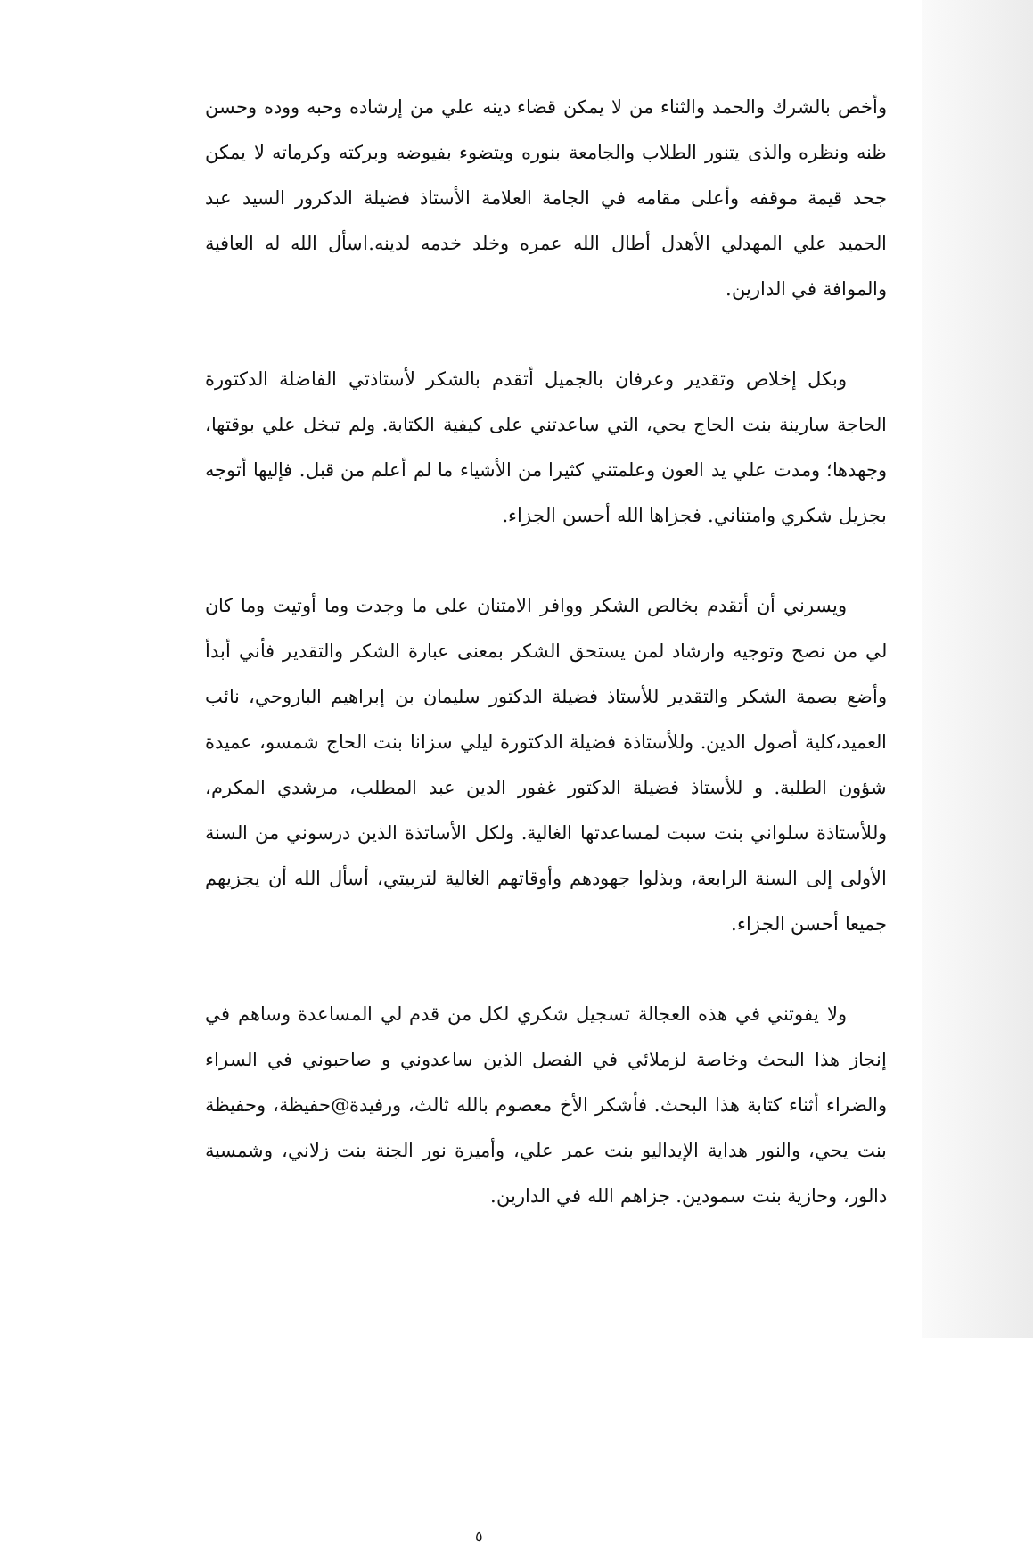وأخص بالشرك والحمد والثناء من لا يمكن قضاء دينه علي من إرشاده وحبه ووده وحسن ظنه ونظره والذى يتنور الطلاب والجامعة بنوره ويتضوء بفيوضه وبركته وكرماته لا يمكن جحد قيمة موقفه وأعلى مقامه في الجامة العلامة الأستاذ فضيلة الدكرور السيد عبد الحميد علي المهدلي الأهدل أطال الله عمره وخلد خدمه لدينه.اسأل الله له العافية والموافة في الدارين.
وبكل إخلاص وتقدير وعرفان بالجميل أتقدم بالشكر لأستاذتي الفاضلة الدكتورة الحاجة سارينة بنت الحاج يحي، التي ساعدتني على كيفية الكتابة. ولم تبخل علي بوقتها، وجهدها؛ ومدت علي يد العون وعلمتني كثيرا من الأشياء ما لم أعلم من قبل. فإليها أتوجه بجزيل شكري وامتناني. فجزاها الله أحسن الجزاء.
ويسرني أن أتقدم بخالص الشكر ووافر الامتنان على ما وجدت وما أوتيت وما كان لي من نصح وتوجيه وارشاد لمن يستحق الشكر بمعنى عبارة الشكر والتقدير فأني أبدأ وأضع بصمة الشكر والتقدير للأستاذ فضيلة الدكتور سليمان بن إبراهيم الباروحي، نائب العميد،كلية أصول الدين. وللأستاذة فضيلة الدكتورة ليلي سزانا بنت الحاج شمسو، عميدة شؤون الطلبة. و للأستاذ فضيلة الدكتور غفور الدين عبد المطلب، مرشدي المكرم، وللأستاذة سلواني بنت سبت لمساعدتها الغالية. ولكل الأساتذة الذين درسوني من السنة الأولى إلى السنة الرابعة، وبذلوا جهودهم وأوقاتهم الغالية لتربيتي، أسأل الله أن يجزيهم جميعا أحسن الجزاء.
ولا يفوتني في هذه العجالة تسجيل شكري لكل من قدم لي المساعدة وساهم في إنجاز هذا البحث وخاصة لزملائي في الفصل الذين ساعدوني و صاحبوني في السراء والضراء أثناء كتابة هذا البحث. فأشكر الأخ معصوم بالله ثالث، ورفيدة@حفيظة، وحفيظة بنت يحي، والنور هداية الإيداليو بنت عمر علي، وأميرة نور الجنة بنت زلاني، وشمسية دالور، وحازية بنت سمودين. جزاهم الله في الدارين.
٥